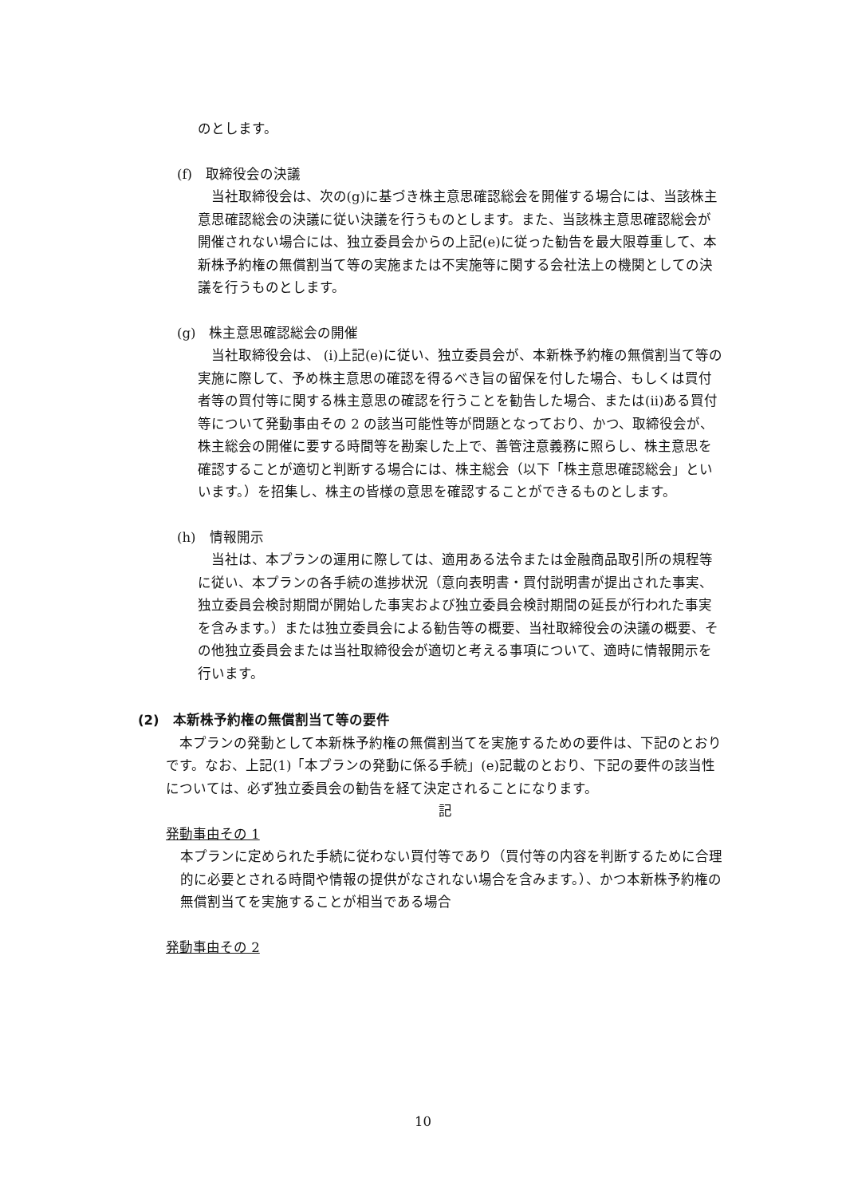のとします。
(f)　取締役会の決議
当社取締役会は、次の(g)に基づき株主意思確認総会を開催する場合には、当該株主意思確認総会の決議に従い決議を行うものとします。また、当該株主意思確認総会が開催されない場合には、独立委員会からの上記(e)に従った勧告を最大限尊重して、本新株予約権の無償割当て等の実施または不実施等に関する会社法上の機関としての決議を行うものとします。
(g)　株主意思確認総会の開催
当社取締役会は、 (i)上記(e)に従い、独立委員会が、本新株予約権の無償割当て等の実施に際して、予め株主意思の確認を得るべき旨の留保を付した場合、もしくは買付者等の買付等に関する株主意思の確認を行うことを勧告した場合、または(ii)ある買付等について発動事由その 2 の該当可能性等が問題となっており、かつ、取締役会が、株主総会の開催に要する時間等を勘案した上で、善管注意義務に照らし、株主意思を確認することが適切と判断する場合には、株主総会（以下「株主意思確認総会」といいます。）を招集し、株主の皆様の意思を確認することができるものとします。
(h)　情報開示
当社は、本プランの運用に際しては、適用ある法令または金融商品取引所の規程等に従い、本プランの各手続の進捗状況（意向表明書・買付説明書が提出された事実、独立委員会検討期間が開始した事実および独立委員会検討期間の延長が行われた事実を含みます。）または独立委員会による勧告等の概要、当社取締役会の決議の概要、その他独立委員会または当社取締役会が適切と考える事項について、適時に情報開示を行います。
(2)　本新株予約権の無償割当て等の要件
本プランの発動として本新株予約権の無償割当てを実施するための要件は、下記のとおりです。なお、上記(1)「本プランの発動に係る手続」(e)記載のとおり、下記の要件の該当性については、必ず独立委員会の勧告を経て決定されることになります。
記
発動事由その 1
本プランに定められた手続に従わない買付等であり（買付等の内容を判断するために合理的に必要とされる時間や情報の提供がなされない場合を含みます。）、かつ本新株予約権の無償割当てを実施することが相当である場合
発動事由その 2
10